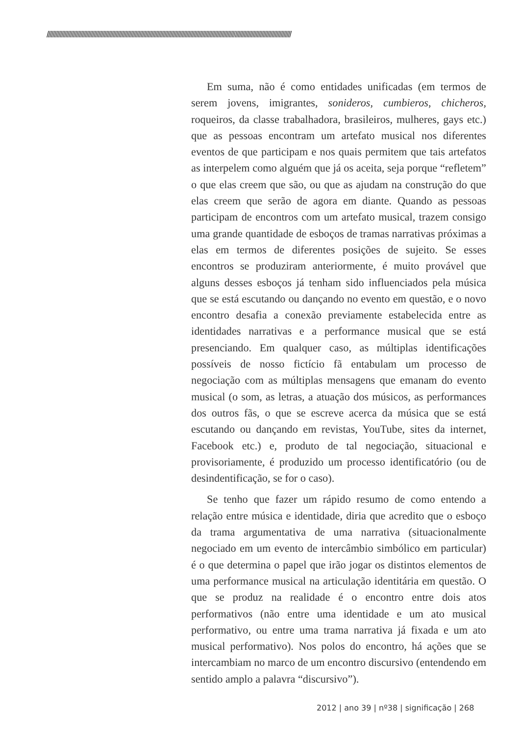//////////////////////////////////////////////////////////////////////////////////////////////////////////////////////////////////////////////////////////////////////
Em suma, não é como entidades unificadas (em termos de serem jovens, imigrantes, sonideros, cumbieros, chicheros, roqueiros, da classe trabalhadora, brasileiros, mulheres, gays etc.) que as pessoas encontram um artefato musical nos diferentes eventos de que participam e nos quais permitem que tais artefatos as interpelem como alguém que já os aceita, seja porque “refletem” o que elas creem que são, ou que as ajudam na construção do que elas creem que serão de agora em diante. Quando as pessoas participam de encontros com um artefato musical, trazem consigo uma grande quantidade de esboços de tramas narrativas próximas a elas em termos de diferentes posições de sujeito. Se esses encontros se produziram anteriormente, é muito provável que alguns desses esboços já tenham sido influenciados pela música que se está escutando ou dançando no evento em questão, e o novo encontro desafia a conexão previamente estabelecida entre as identidades narrativas e a performance musical que se está presenciando. Em qualquer caso, as múltiplas identificações possíveis de nosso fictício fã entabulam um processo de negociação com as múltiplas mensagens que emanam do evento musical (o som, as letras, a atuação dos músicos, as performances dos outros fãs, o que se escreve acerca da música que se está escutando ou dançando em revistas, YouTube, sites da internet, Facebook etc.) e, produto de tal negociação, situacional e provisoriamente, é produzido um processo identificatório (ou de desindentificação, se for o caso).
Se tenho que fazer um rápido resumo de como entendo a relação entre música e identidade, diria que acredito que o esboço da trama argumentativa de uma narrativa (situacionalmente negociado em um evento de intercâmbio simbólico em particular) é o que determina o papel que irão jogar os distintos elementos de uma performance musical na articulação identitária em questão. O que se produz na realidade é o encontro entre dois atos performativos (não entre uma identidade e um ato musical performativo, ou entre uma trama narrativa já fixada e um ato musical performativo). Nos polos do encontro, há ações que se intercambiam no marco de um encontro discursivo (entendendo em sentido amplo a palavra “discursivo”).
2012 | ano 39 | nº38 | significação | 268